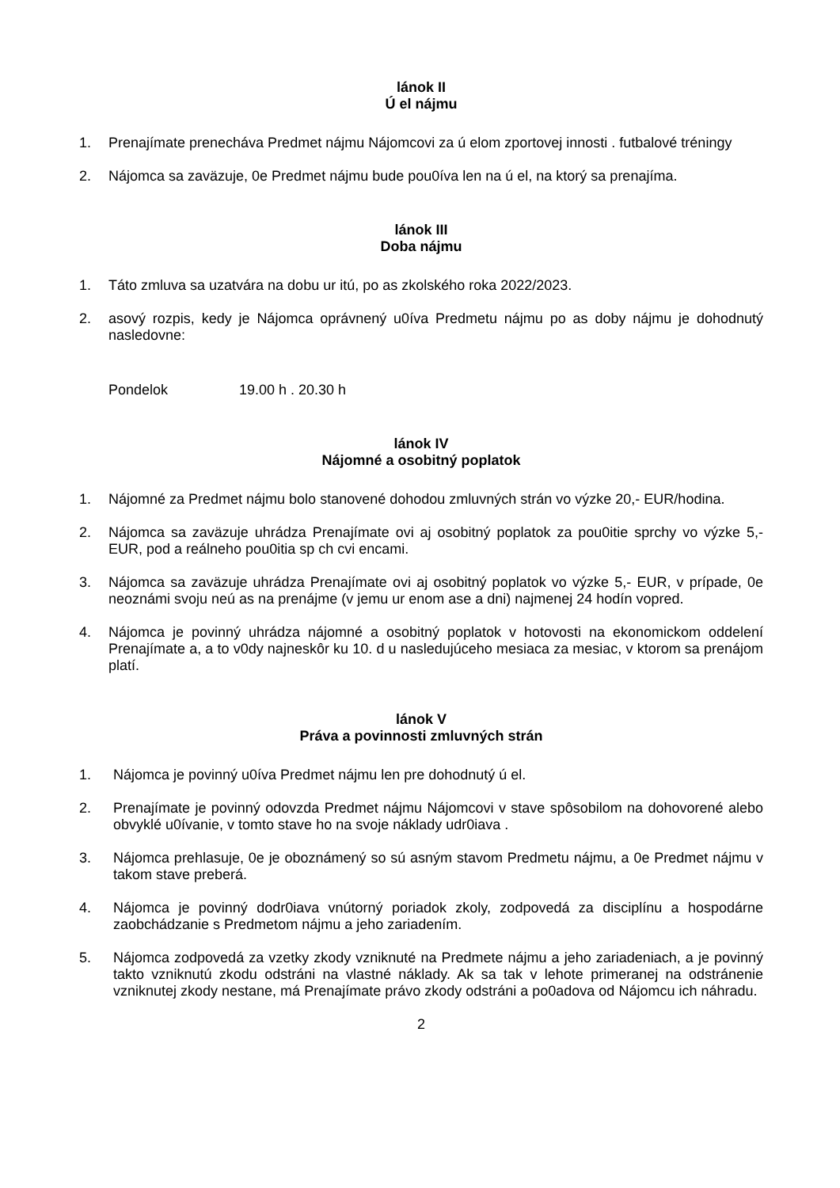lánok II
Ú el nájmu
1. Prenajímate prenecháva Predmet nájmu Nájomcovi za ú elom zportovej innosti . futbalové tréningy
2. Nájomca sa zaväzuje, 0e Predmet nájmu bude pou0íva len na ú el, na ktorý sa prenajíma.
lánok III
Doba nájmu
1. Táto zmluva sa uzatvára na dobu ur itú, po as zkolského roka 2022/2023.
2. asový rozpis, kedy je Nájomca oprávnený u0íva Predmetu nájmu po as doby nájmu je dohodnutý nasledovne:
Pondelok 19.00 h . 20.30 h
lánok IV
Nájomné a osobitný poplatok
1. Nájomné za Predmet nájmu bolo stanovené dohodou zmluvných strán vo výzke 20,- EUR/hodina.
2. Nájomca sa zaväzuje uhrádza Prenajímate ovi aj osobitný poplatok za pou0itie sprchy vo výzke 5,- EUR, pod a reálneho pou0itia sp ch cvi encami.
3. Nájomca sa zaväzuje uhrádza Prenajímate ovi aj osobitný poplatok vo výzke 5,- EUR, v prípade, 0e neoznámi svoju neú as na prenájme (v jemu ur enom ase a dni) najmenej 24 hodín vopred.
4. Nájomca je povinný uhrádza nájomné a osobitný poplatok v hotovosti na ekonomickom oddelení Prenajímate a, a to v0dy najneskôr ku 10. d u nasledujúceho mesiaca za mesiac, v ktorom sa prenájom platí.
lánok V
Práva a povinnosti zmluvných strán
1. Nájomca je povinný u0íva Predmet nájmu len pre dohodnutý ú el.
2. Prenajímate je povinný odovzda Predmet nájmu Nájomcovi v stave spôsobilom na dohovorené alebo obvyklé u0ívanie, v tomto stave ho na svoje náklady udr0iava .
3. Nájomca prehlasuje, 0e je oboznámený so sú asným stavom Predmetu nájmu, a 0e Predmet nájmu v takom stave preberá.
4. Nájomca je povinný dodr0iava vnútorný poriadok zkoly, zodpovedá za disciplínu a hospodárne zaobchádzanie s Predmetom nájmu a jeho zariadením.
5. Nájomca zodpovedá za vzetky zkody vzniknuté na Predmete nájmu a jeho zariadeniach, a je povinný takto vzniknutú zkodu odstráni na vlastné náklady. Ak sa tak v lehote primeranej na odstránenie vzniknutej zkody nestane, má Prenajímate právo zkody odstráni a po0adova od Nájomcu ich náhradu.
2